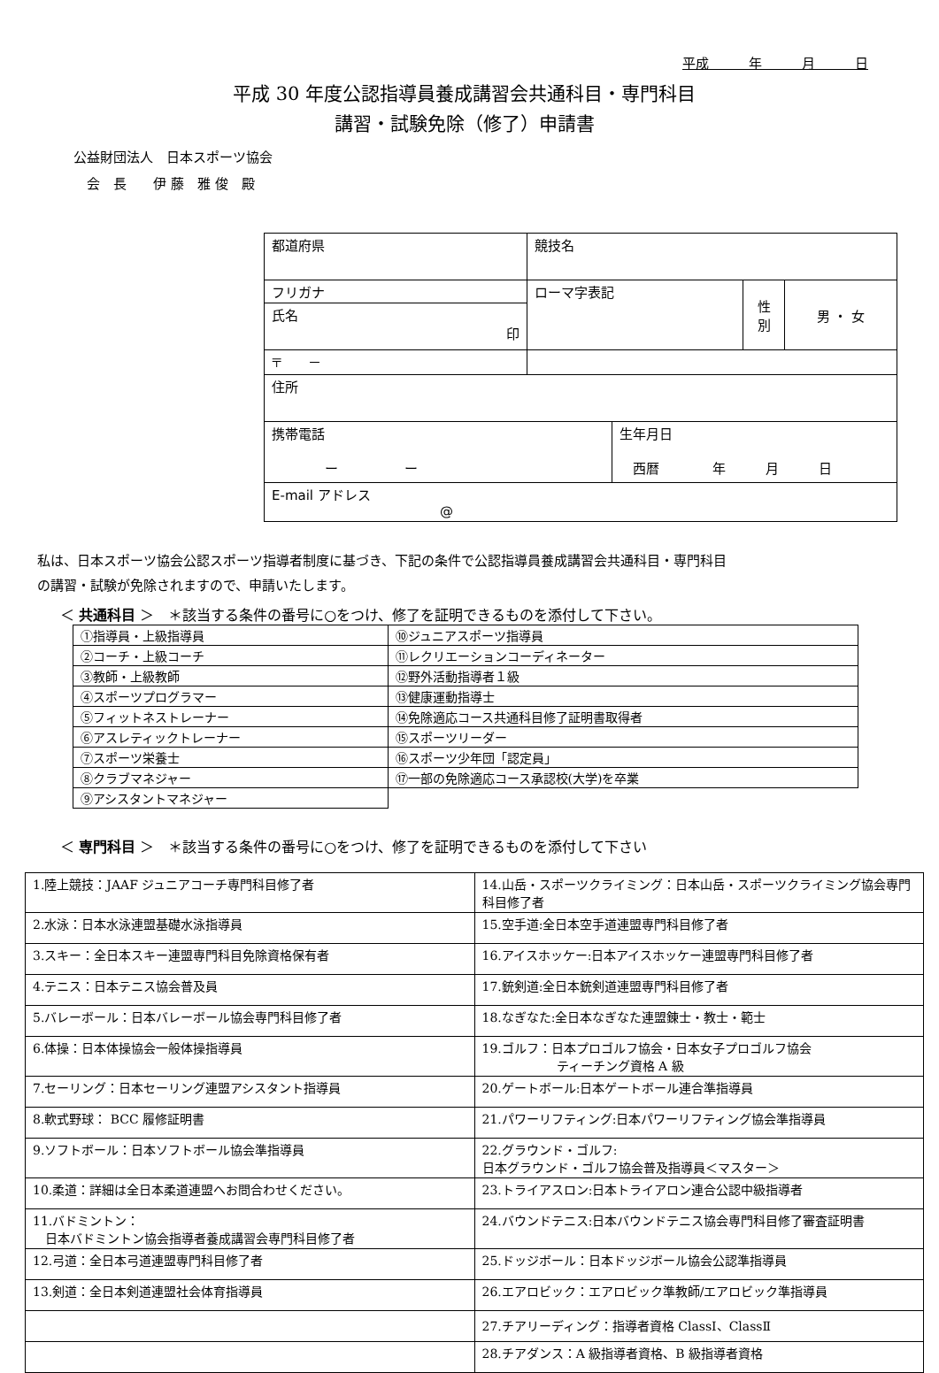平成　　　年　　　月　　　日
平成 30 年度公認指導員養成講習会共通科目・専門科目
講習・試験免除（修了）申請書
公益財団法人　日本スポーツ協会
　会　長　　伊 藤　雅 俊　殿
| 都道府県 | 競技名 | | | |
| フリガナ | ローマ字表記 | | 性 別 | 男 ・ 女 |
| 氏名 印 | | | | |
| 〒 － | | | | |
| 住所 | | | | |
| 携帯電話 ー ー | | 生年月日 西暦 年 月 日 | | |
| E-mail アドレス @ | | | | |
私は、日本スポーツ協会公認スポーツ指導者制度に基づき、下記の条件で公認指導員養成講習会共通科目・専門科目
の講習・試験が免除されますので、申請いたします。
＜ 共通科目 ＞　＊該当する条件の番号に○をつけ、修了を証明できるものを添付して下さい。
| ①指導員・上級指導員 | ⑩ジュニアスポーツ指導員 |
| ②コーチ・上級コーチ | ⑪レクリエーションコーディネーター |
| ③教師・上級教師 | ⑫野外活動指導者１級 |
| ④スポーツプログラマー | ⑬健康運動指導士 |
| ⑤フィットネストレーナー | ⑭免除適応コース共通科目修了証明書取得者 |
| ⑥アスレティックトレーナー | ⑮スポーツリーダー |
| ⑦スポーツ栄養士 | ⑯スポーツ少年団「認定員」 |
| ⑧クラブマネジャー | ⑰一部の免除適応コース承認校(大学)を卒業 |
| ⑨アシスタントマネジャー | |
＜ 専門科目 ＞　＊該当する条件の番号に○をつけ、修了を証明できるものを添付して下さい
| 1.陸上競技：JAAF ジュニアコーチ専門科目修了者 | 14.山岳・スポーツクライミング：日本山岳・スポーツクライミング協会専門科目修了者 |
| 2.水泳：日本水泳連盟基礎水泳指導員 | 15.空手道:全日本空手道連盟専門科目修了者 |
| 3.スキー：全日本スキー連盟専門科目免除資格保有者 | 16.アイスホッケー:日本アイスホッケー連盟専門科目修了者 |
| 4.テニス：日本テニス協会普及員 | 17.銃剣道:全日本銃剣道連盟専門科目修了者 |
| 5.バレーボール：日本バレーボール協会専門科目修了者 | 18.なぎなた:全日本なぎなた連盟錬士・教士・範士 |
| 6.体操：日本体操協会一般体操指導員 | 19.ゴルフ：日本プロゴルフ協会・日本女子プロゴルフ協会 ティーチング資格 A 級 |
| 7.セーリング：日本セーリング連盟アシスタント指導員 | 20.ゲートボール:日本ゲートボール連合準指導員 |
| 8.軟式野球： BCC 履修証明書 | 21.パワーリフティング:日本パワーリフティング協会準指導員 |
| 9.ソフトボール：日本ソフトボール協会準指導員 | 22.グラウンド・ゴルフ: 日本グラウンド・ゴルフ協会普及指導員＜マスター＞ |
| 10.柔道：詳細は全日本柔道連盟へお問合わせください。 | 23.トライアスロン:日本トライアロン連合公認中級指導者 |
| 11.バドミントン： 日本バドミントン協会指導者養成講習会専門科目修了者 | 24.バウンドテニス:日本バウンドテニス協会専門科目修了審査証明書 |
| 12.弓道：全日本弓道連盟専門科目修了者 | 25.ドッジボール：日本ドッジボール協会公認準指導員 |
| 13.剣道：全日本剣道連盟社会体育指導員 | 26.エアロビック：エアロビック準教師/エアロビック準指導員 |
| | 27.チアリーディング：指導者資格 ClassⅠ、ClassⅡ |
| | 28.チアダンス：A 級指導者資格、B 級指導者資格 |